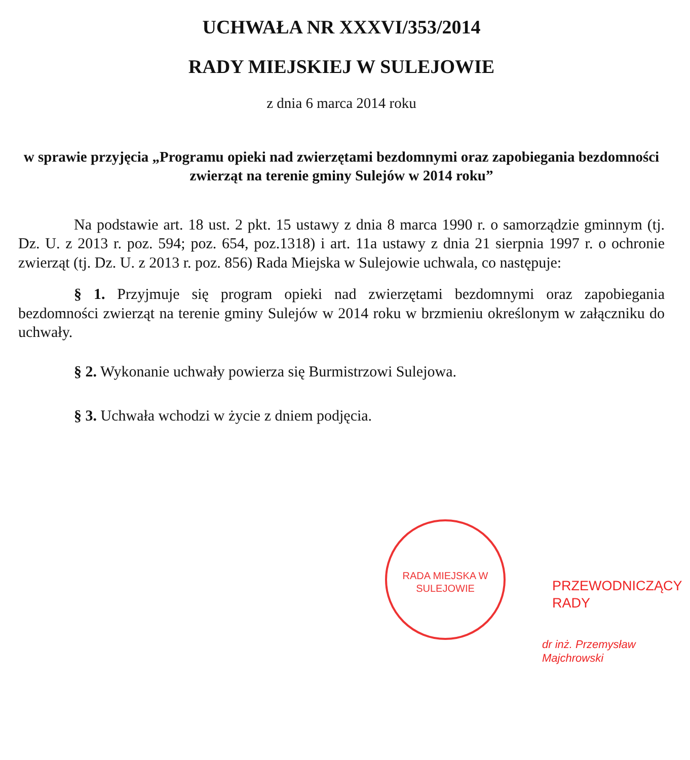UCHWAŁA NR XXXVI/353/2014
RADY MIEJSKIEJ W SULEJOWIE
z dnia 6 marca 2014 roku
w sprawie przyjęcia „Programu opieki nad zwierzętami bezdomnymi oraz zapobiegania bezdomności zwierząt na terenie gminy Sulejów w 2014 roku”
Na podstawie art. 18 ust. 2 pkt. 15 ustawy z dnia 8 marca 1990 r. o samorządzie gminnym (tj. Dz. U. z 2013 r. poz. 594; poz. 654, poz.1318) i art. 11a ustawy z dnia 21 sierpnia 1997 r. o ochronie zwierząt (tj. Dz. U. z 2013 r. poz. 856) Rada Miejska w Sulejowie uchwala, co następuje:
§ 1. Przyjmuje się program opieki nad zwierzętami bezdomnymi oraz zapobiegania bezdomności zwierząt na terenie gminy Sulejów w 2014 roku w brzmieniu określonym w załączniku do uchwały.
§ 2. Wykonanie uchwały powierza się Burmistrzowi Sulejowa.
§ 3. Uchwała wchodzi w życie z dniem podjęcia.
RADA MIEJSKA W SULEJOWIE
PRZEWODNICZĄCY RADY
dr inż. Przemysław Majchrowski